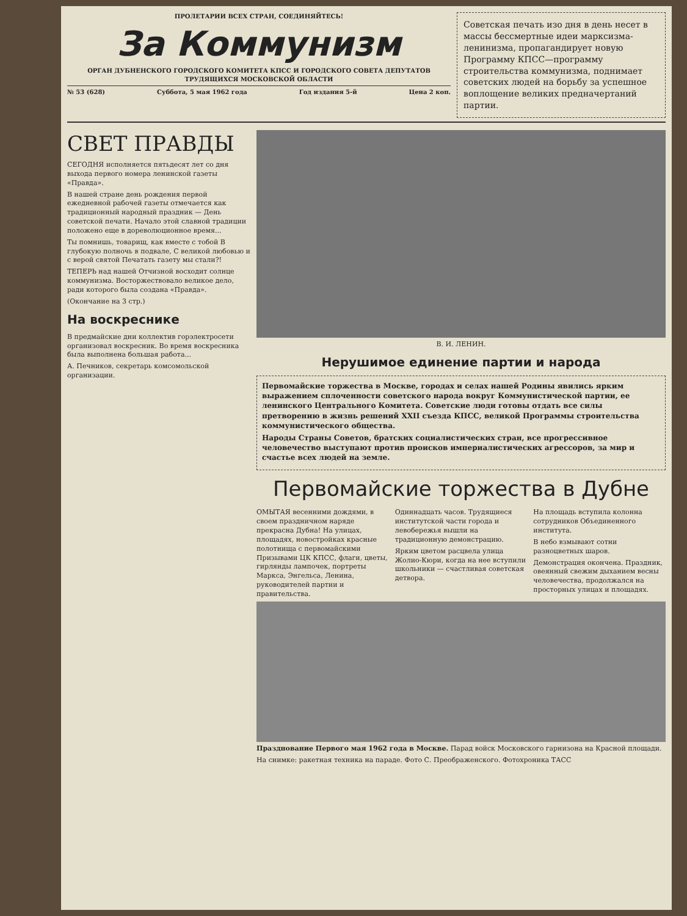ПРОЛЕТАРИИ ВСЕХ СТРАН, СОЕДИНЯЙТЕСЬ!
За Коммунизм
ОРГАН ДУБНЕНСКОГО ГОРОДСКОГО КОМИТЕТА КПСС И ГОРОДСКОГО СОВЕТА ДЕПУТАТОВ ТРУДЯЩИХСЯ МОСКОВСКОЙ ОБЛАСТИ
№ 53 (628) Суббота, 5 мая 1962 года Год издания 5-й Цена 2 коп.
Советская печать изо дня в день несет в массы бессмертные идеи марксизма-ленинизма, пропагандирует новую Программу КПСС—программу строительства коммунизма, поднимает советских людей на борьбу за успешное воплощение великих предначертаний партии.
СВЕТ ПРАВДЫ
СЕГОДНЯ исполняется пятьдесят лет со дня выхода первого номера ленинской газеты «Правда».
В нашей стране день рождения первой ежедневной рабочей газеты отмечается как традиционный народный праздник — День советской печати. Начало этой славной традиции положено еще в дореволюционное время...
Ты помнишь, товарищ, как вместе с тобой В глубокую полночь в подвале, С великой любовью и с верой святой Печатать газету мы стали?!
ТЕПЕРЬ над нашей Отчизной восходит солнце коммунизма. Восторжествовало великое дело, ради которого была создана «Правда».
(Окончание на 3 стр.)
На воскреснике
В предмайские дни коллектив горэлектросети организовал воскресник. Во время воскресника была выполнена большая работа...
А. Печников, секретарь комсомольской организации.
В. И. ЛЕНИН.
Нерушимое единение партии и народа
Первомайские торжества в Москве, городах и селах нашей Родины явились ярким выражением сплоченности советского народа вокруг Коммунистической партии, ее ленинского Центрального Комитета. Советские люди готовы отдать все силы претворению в жизнь решений XXII съезда КПСС, великой Программы строительства коммунистического общества.
Народы Страны Советов, братских социалистических стран, все прогрессивное человечество выступают против происков империалистических агрессоров, за мир и счастье всех людей на земле.
Первомайские торжества в Дубне
ОМЫТАЯ весенними дождями, в своем праздничном наряде прекрасна Дубна! На улицах, площадях, новостройках красные полотнища с первомайскими Призывами ЦК КПСС, флаги, цветы, гирлянды лампочек, портреты Маркса, Энгельса, Ленина, руководителей партии и правительства.
Одиннадцать часов. Трудящиеся институтской части города и левобережья вышли на традиционную демонстрацию.
Ярким цветом расцвела улица Жолио-Кюри, когда на нее вступили школьники — счастливая советская детвора.
На площадь вступила колонна сотрудников Объединенного института.
В небо взмывают сотни разноцветных шаров.
Демонстрация окончена. Праздник, овеянный свежим дыханием весны человечества, продолжался на просторных улицах и площадях.
Празднование Первого мая 1962 года в Москве. Парад войск Московского гарнизона на Красной площади.
На снимке: ракетная техника на параде. Фото С. Преображенского. Фотохроника ТАСС